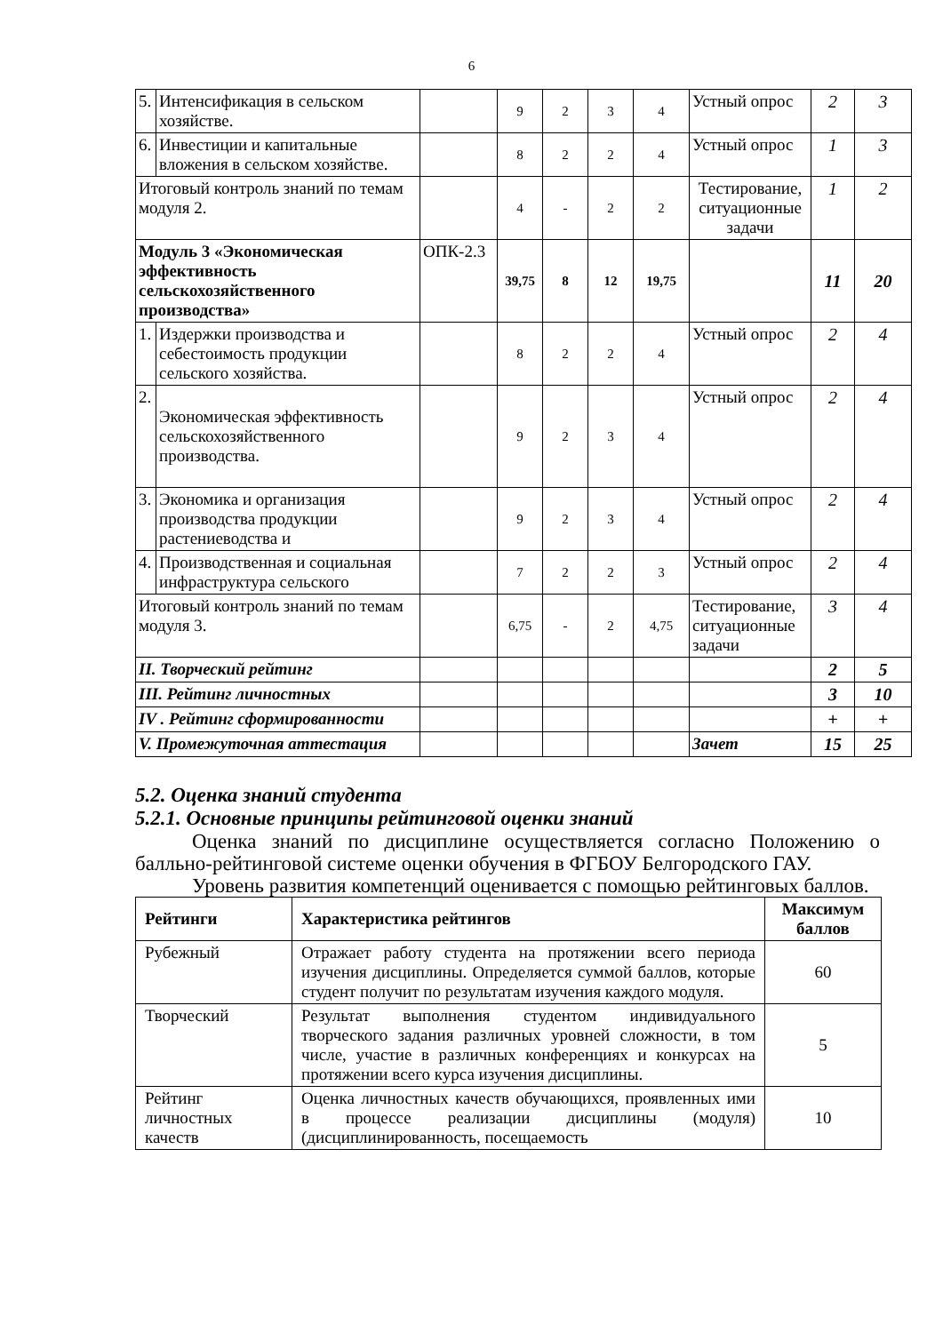6
| 5. | Интенсификация в сельском хозяйстве. | | 9 | 2 | 3 | 4 | Устный опрос | 2 | 3 |
| 6. | Инвестиции и капитальные вложения в сельском хозяйстве. | | 8 | 2 | 2 | 4 | Устный опрос | 1 | 3 |
| Итоговый контроль знаний по темам модуля 2. | | | 4 | - | 2 | 2 | Тестирование, ситуационные задачи | 1 | 2 |
| Модуль 3 «Экономическая эффективность сельскохозяйственного производства» | | ОПК-2.3 | 39,75 | 8 | 12 | 19,75 | | 11 | 20 |
| 1. | Издержки производства и себестоимость продукции сельского хозяйства. | | 8 | 2 | 2 | 4 | Устный опрос | 2 | 4 |
| 2. | Экономическая эффективность сельскохозяйственного производства. | | 9 | 2 | 3 | 4 | Устный опрос | 2 | 4 |
| 3. | Экономика и организация производства продукции растениеводства и | | 9 | 2 | 3 | 4 | Устный опрос | 2 | 4 |
| 4. | Производственная и социальная инфраструктура сельского | | 7 | 2 | 2 | 3 | Устный опрос | 2 | 4 |
| Итоговый контроль знаний по темам модуля 3. | | | 6,75 | - | 2 | 4,75 | Тестирование, ситуационные задачи | 3 | 4 |
| II. Творческий рейтинг | | | | | | | | 2 | 5 |
| III. Рейтинг личностных | | | | | | | | 3 | 10 |
| IV . Рейтинг сформированности | | | | | | | | + | + |
| V. Промежуточная аттестация | | | | | | | Зачет | 15 | 25 |
5.2. Оценка знаний студента
5.2.1. Основные принципы рейтинговой оценки знаний
Оценка знаний по дисциплине осуществляется согласно Положению о балльно-рейтинговой системе оценки обучения в ФГБОУ Белгородского ГАУ.
Уровень развития компетенций оценивается с помощью рейтинговых баллов.
| Рейтинги | Характеристика рейтингов | Максимум баллов |
| --- | --- | --- |
| Рубежный | Отражает работу студента на протяжении всего периода изучения дисциплины. Определяется суммой баллов, которые студент получит по результатам изучения каждого модуля. | 60 |
| Творческий | Результат выполнения студентом индивидуального творческого задания различных уровней сложности, в том числе, участие в различных конференциях и конкурсах на протяжении всего курса изучения дисциплины. | 5 |
| Рейтинг личностных качеств | Оценка личностных качеств обучающихся, проявленных ими в процессе реализации дисциплины (модуля) (дисциплинированность, посещаемость | 10 |